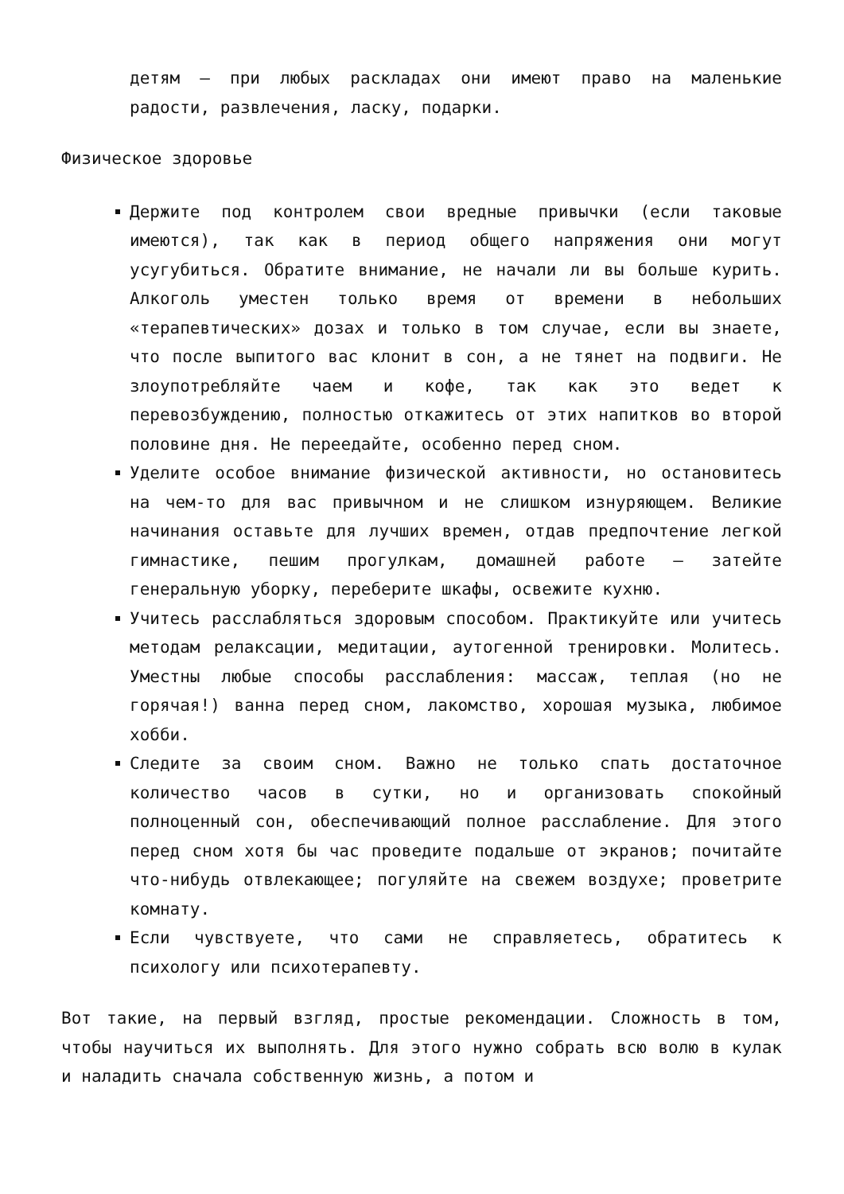детям – при любых раскладах они имеют право на маленькие радости, развлечения, ласку, подарки.
Физическое здоровье
Держите под контролем свои вредные привычки (если таковые имеются), так как в период общего напряжения они могут усугубиться. Обратите внимание, не начали ли вы больше курить. Алкоголь уместен только время от времени в небольших «терапевтических» дозах и только в том случае, если вы знаете, что после выпитого вас клонит в сон, а не тянет на подвиги. Не злоупотребляйте чаем и кофе, так как это ведет к перевозбуждению, полностью откажитесь от этих напитков во второй половине дня. Не переедайте, особенно перед сном.
Уделите особое внимание физической активности, но остановитесь на чем-то для вас привычном и не слишком изнуряющем. Великие начинания оставьте для лучших времен, отдав предпочтение легкой гимнастике, пешим прогулкам, домашней работе – затейте генеральную уборку, переберите шкафы, освежите кухню.
Учитесь расслабляться здоровым способом. Практикуйте или учитесь методам релаксации, медитации, аутогенной тренировки. Молитесь. Уместны любые способы расслабления: массаж, теплая (но не горячая!) ванна перед сном, лакомство, хорошая музыка, любимое хобби.
Следите за своим сном. Важно не только спать достаточное количество часов в сутки, но и организовать спокойный полноценный сон, обеспечивающий полное расслабление. Для этого перед сном хотя бы час проведите подальше от экранов; почитайте что-нибудь отвлекающее; погуляйте на свежем воздухе; проветрите комнату.
Если чувствуете, что сами не справляетесь, обратитесь к психологу или психотерапевту.
Вот такие, на первый взгляд, простые рекомендации. Сложность в том, чтобы научиться их выполнять. Для этого нужно собрать всю волю в кулак и наладить сначала собственную жизнь, а потом и